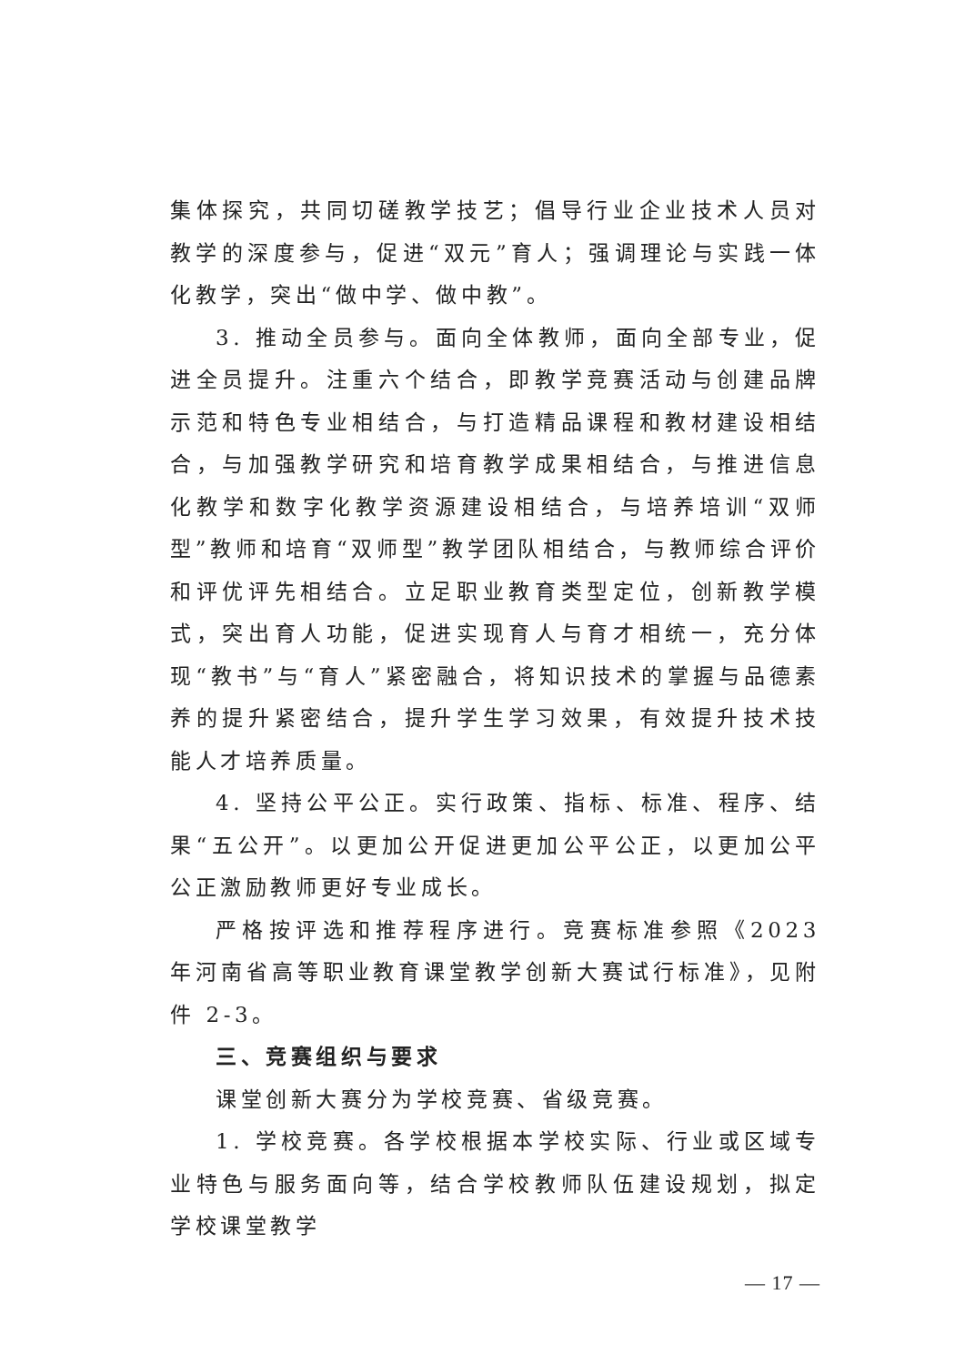集体探究，共同切磋教学技艺；倡导行业企业技术人员对教学的深度参与，促进“双元”育人；强调理论与实践一体化教学，突出“做中学、做中教”。
3. 推动全员参与。面向全体教师，面向全部专业，促进全员提升。注重六个结合，即教学竞赛活动与创建品牌示范和特色专业相结合，与打造精品课程和教材建设相结合，与加强教学研究和培育教学成果相结合，与推进信息化教学和数字化教学资源建设相结合，与培养培训“双师型”教师和培育“双师型”教学团队相结合，与教师综合评价和评优评先相结合。立足职业教育类型定位，创新教学模式，突出育人功能，促进实现育人与育才相统一，充分体现“教书”与“育人”紧密融合，将知识技术的掌握与品德素养的提升紧密结合，提升学生学习效果，有效提升技术技能人才培养质量。
4. 坚持公平公正。实行政策、指标、标准、程序、结果“五公开”。以更加公开促进更加公平公正，以更加公平公正激励教师更好专业成长。
严格按评选和推荐程序进行。竞赛标准参照《2023 年河南省高等职业教育课堂教学创新大赛试行标准》，见附件 2-3。
三、竞赛组织与要求
课堂创新大赛分为学校竞赛、省级竞赛。
1. 学校竞赛。各学校根据本学校实际、行业或区域专业特色与服务面向等，结合学校教师队伍建设规划，拟定学校课堂教学
— 17 —